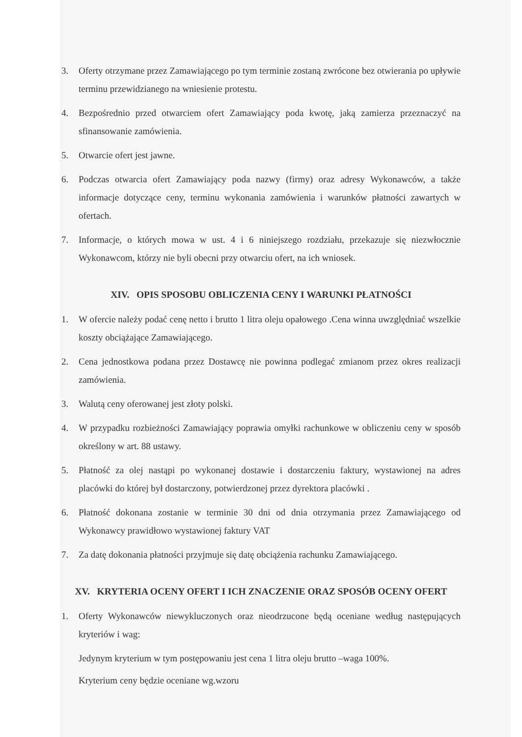3. Oferty otrzymane przez Zamawiającego po tym terminie zostaną zwrócone bez otwierania po upływie terminu przewidzianego na wniesienie protestu.
4. Bezpośrednio przed otwarciem ofert Zamawiający poda kwotę, jaką zamierza przeznaczyć na sfinansowanie zamówienia.
5. Otwarcie ofert jest jawne.
6. Podczas otwarcia ofert Zamawiający poda nazwy (firmy) oraz adresy Wykonawców, a także informacje dotyczące ceny, terminu wykonania zamówienia i warunków płatności zawartych w ofertach.
7. Informacje, o których mowa w ust. 4 i 6 niniejszego rozdziału, przekazuje się niezwłocznie Wykonawcom, którzy nie byli obecni przy otwarciu ofert, na ich wniosek.
XIV. OPIS SPOSOBU OBLICZENIA CENY I WARUNKI PŁATNOŚCI
1. W ofercie należy podać cenę netto i brutto 1 litra oleju opałowego .Cena winna uwzględniać wszelkie koszty obciążające Zamawiającego.
2. Cena jednostkowa podana przez Dostawcę nie powinna podlegać zmianom przez okres realizacji zamówienia.
3. Walutą ceny oferowanej jest złoty polski.
4. W przypadku rozbieżności Zamawiający poprawia omyłki rachunkowe w obliczeniu ceny w sposób określony w art. 88 ustawy.
5. Płatność za olej nastąpi po wykonanej dostawie i dostarczeniu faktury, wystawionej na adres placówki do której był dostarczony, potwierdzonej przez dyrektora placówki .
6. Płatność dokonana zostanie w terminie 30 dni od dnia otrzymania przez Zamawiającego od Wykonawcy prawidłowo wystawionej faktury VAT
7. Za datę dokonania płatności przyjmuje się datę obciążenia rachunku Zamawiającego.
XV. KRYTERIA OCENY OFERT I ICH ZNACZENIE ORAZ SPOSÓB OCENY OFERT
1. Oferty Wykonawców niewykluczonych oraz nieodrzucone będą oceniane według następujących kryteriów i wag:
Jedynym kryterium w tym postępowaniu jest cena 1 litra oleju brutto –waga 100%.
Kryterium ceny będzie oceniane wg.wzoru